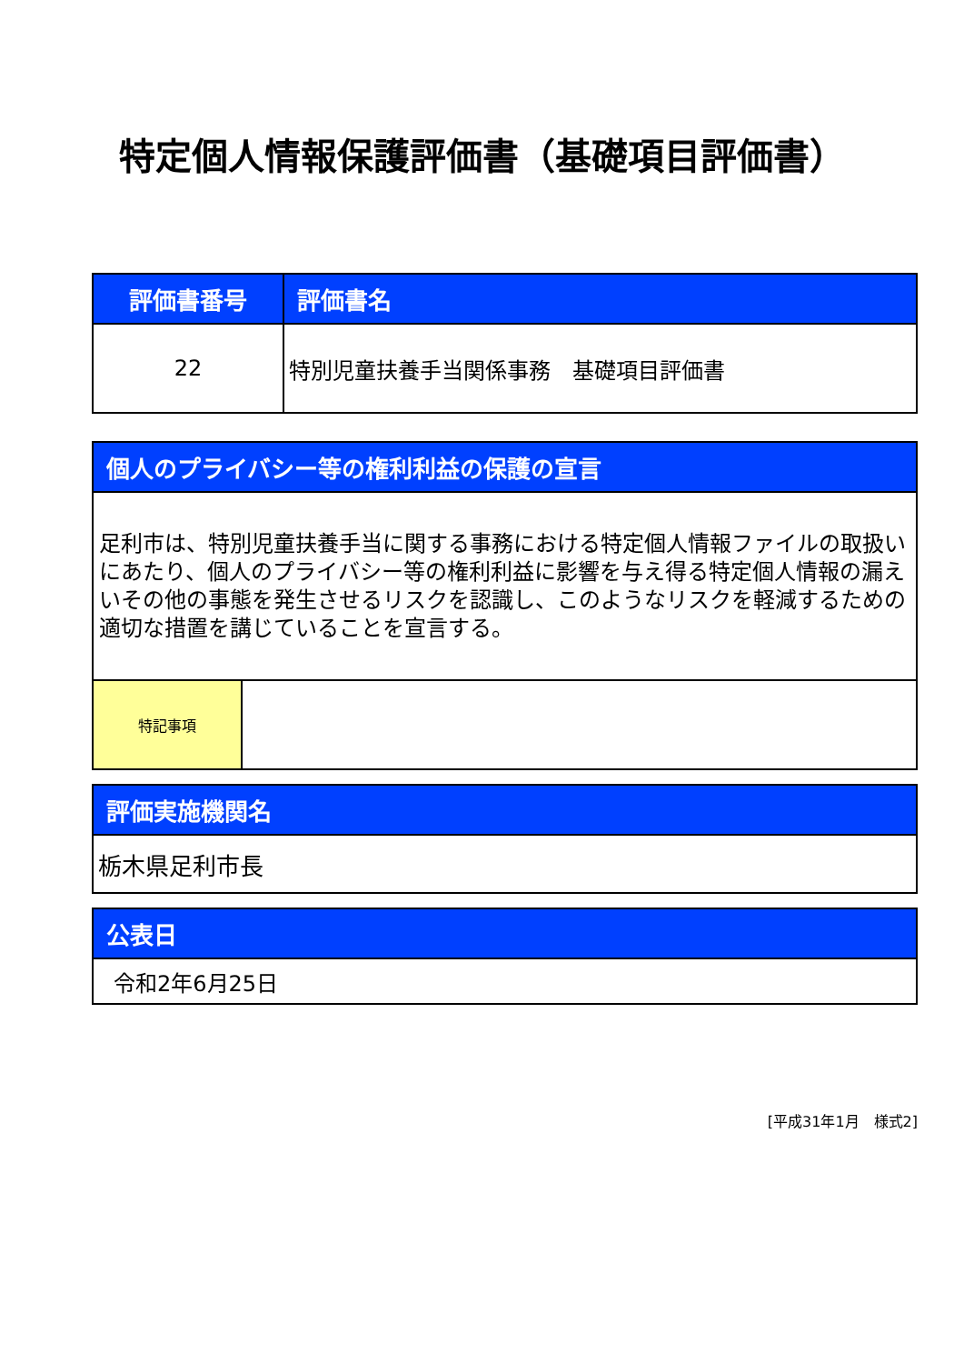特定個人情報保護評価書（基礎項目評価書）
| 評価書番号 | 評価書名 |
| --- | --- |
| 22 | 特別児童扶養手当関係事務 基礎項目評価書 |
| 個人のプライバシー等の権利利益の保護の宣言 | |
| --- | --- |
| 足利市は、特別児童扶養手当に関する事務における特定個人情報ファイルの取扱いにあたり、個人のプライバシー等の権利利益に影響を与え得る特定個人情報の漏えいその他の事態を発生させるリスクを認識し、このようなリスクを軽減するための適切な措置を講じていることを宣言する。 | |
| 特記事項 | |
| 評価実施機関名 |
| --- |
| 栃木県足利市長 |
| 公表日 |
| --- |
| 令和2年6月25日 |
[平成31年1月　様式2]